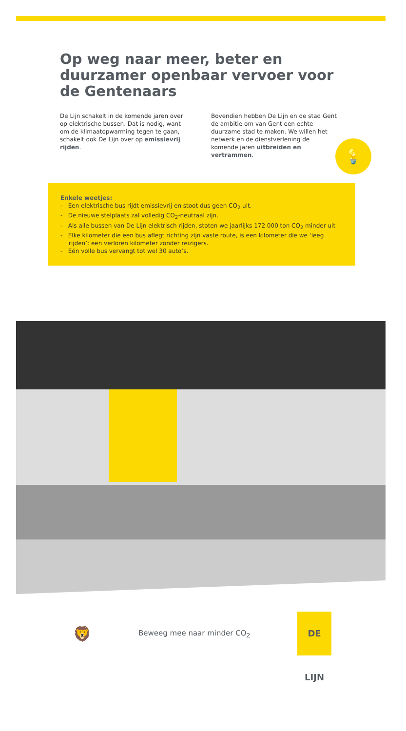💡
Op weg naar meer, beter en duurzamer openbaar vervoer voor de Gentenaars
De Lijn schakelt in de komende jaren over op elektrische bussen. Dat is nodig, want om de klimaatopwarming tegen te gaan, schakelt ook De Lijn over op emissievrij rijden.
Bovendien hebben De Lijn en de stad Gent de ambitie om van Gent een echte duurzame stad te maken. We willen het netwerk en de dienstverlening de komende jaren uitbreiden en vertrammen.
Enkele weetjes:
- Een elektrische bus rijdt emissievrij en stoot dus geen CO<sub>2</sub> uit.
- De nieuwe stelplaats zal volledig CO<sub>2</sub>-neutraal zijn.
- Als alle bussen van De Lijn elektrisch rijden, stoten we jaarlijks 172 000 ton CO<sub>2</sub> minder uit
- Elke kilometer die een bus aflegt richting zijn vaste route, is een kilometer die we ‘leeg rijden’: een verloren kilometer zonder reizigers.
- Eén volle bus vervangt tot wel 30 auto’s.
🦁
Beweeg mee naar minder CO<sub>2</sub>
DE LIJN